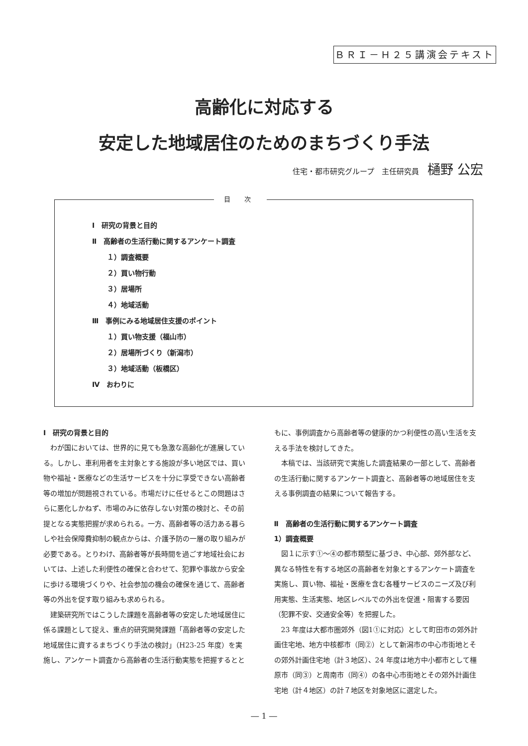ＢＲＩ－Ｈ２５講演会テキスト
高齢化に対応する
安定した地域居住のためのまちづくり手法
住宅・都市研究グループ　主任研究員 樋野 公宏
目 次
Ⅰ　研究の背景と目的
Ⅱ　高齢者の生活行動に関するアンケート調査
１）調査概要
２）買い物行動
３）居場所
４）地域活動
Ⅲ　事例にみる地域居住支援のポイント
１）買い物支援（福山市）
２）居場所づくり（新潟市）
３）地域活動（板橋区）
Ⅳ　おわりに
Ⅰ　研究の背景と目的
わが国においては、世界的に見ても急激な高齢化が進展している。しかし、車利用者を主対象とする施設が多い地区では、買い物や福祉・医療などの生活サービスを十分に享受できない高齢者等の増加が問題視されている。市場だけに任せるとこの問題はさらに悪化しかねず、市場のみに依存しない対策の検討と、その前提となる実態把握が求められる。一方、高齢者等の活力ある暮らしや社会保障費抑制の観点からは、介護予防の一層の取り組みが必要である。とりわけ、高齢者等が長時間を過ごす地域社会においては、上述した利便性の確保と合わせて、犯罪や事故から安全に歩ける環境づくりや、社会参加の機会の確保を通じて、高齢者等の外出を促す取り組みも求められる。
建築研究所ではこうした課題を高齢者等の安定した地域居住に係る課題として捉え、重点的研究開発課題「高齢者等の安定した地域居住に資するまちづくり手法の検討」（H23-25 年度）を実施し、アンケート調査から高齢者の生活行動実態を把握するとともに、事例調査から高齢者等の健康的かつ利便性の高い生活を支える手法を検討してきた。
本稿では、当該研究で実施した調査結果の一部として、高齢者の生活行動に関するアンケート調査と、高齢者等の地域居住を支える事例調査の結果について報告する。
Ⅱ　高齢者の生活行動に関するアンケート調査
1）調査概要
図１に示す①～④の都市類型に基づき、中心部、郊外部など、異なる特性を有する地区の高齢者を対象とするアンケート調査を実施し、買い物、福祉・医療を含む各種サービスのニーズ及び利用実態、生活実態、地区レベルでの外出を促進・阻害する要因（犯罪不安、交通安全等）を把握した。
23 年度は大都市圏郊外（図1①に対応）として町田市の郊外計画住宅地、地方中核都市（同②）として新潟市の中心市街地とその郊外計画住宅地（計３地区）、24 年度は地方中小都市として橿原市（同③）と周南市（同④）の各中心市街地とその郊外計画住宅地（計４地区）の計７地区を対象地区に選定した。
― 1 ―